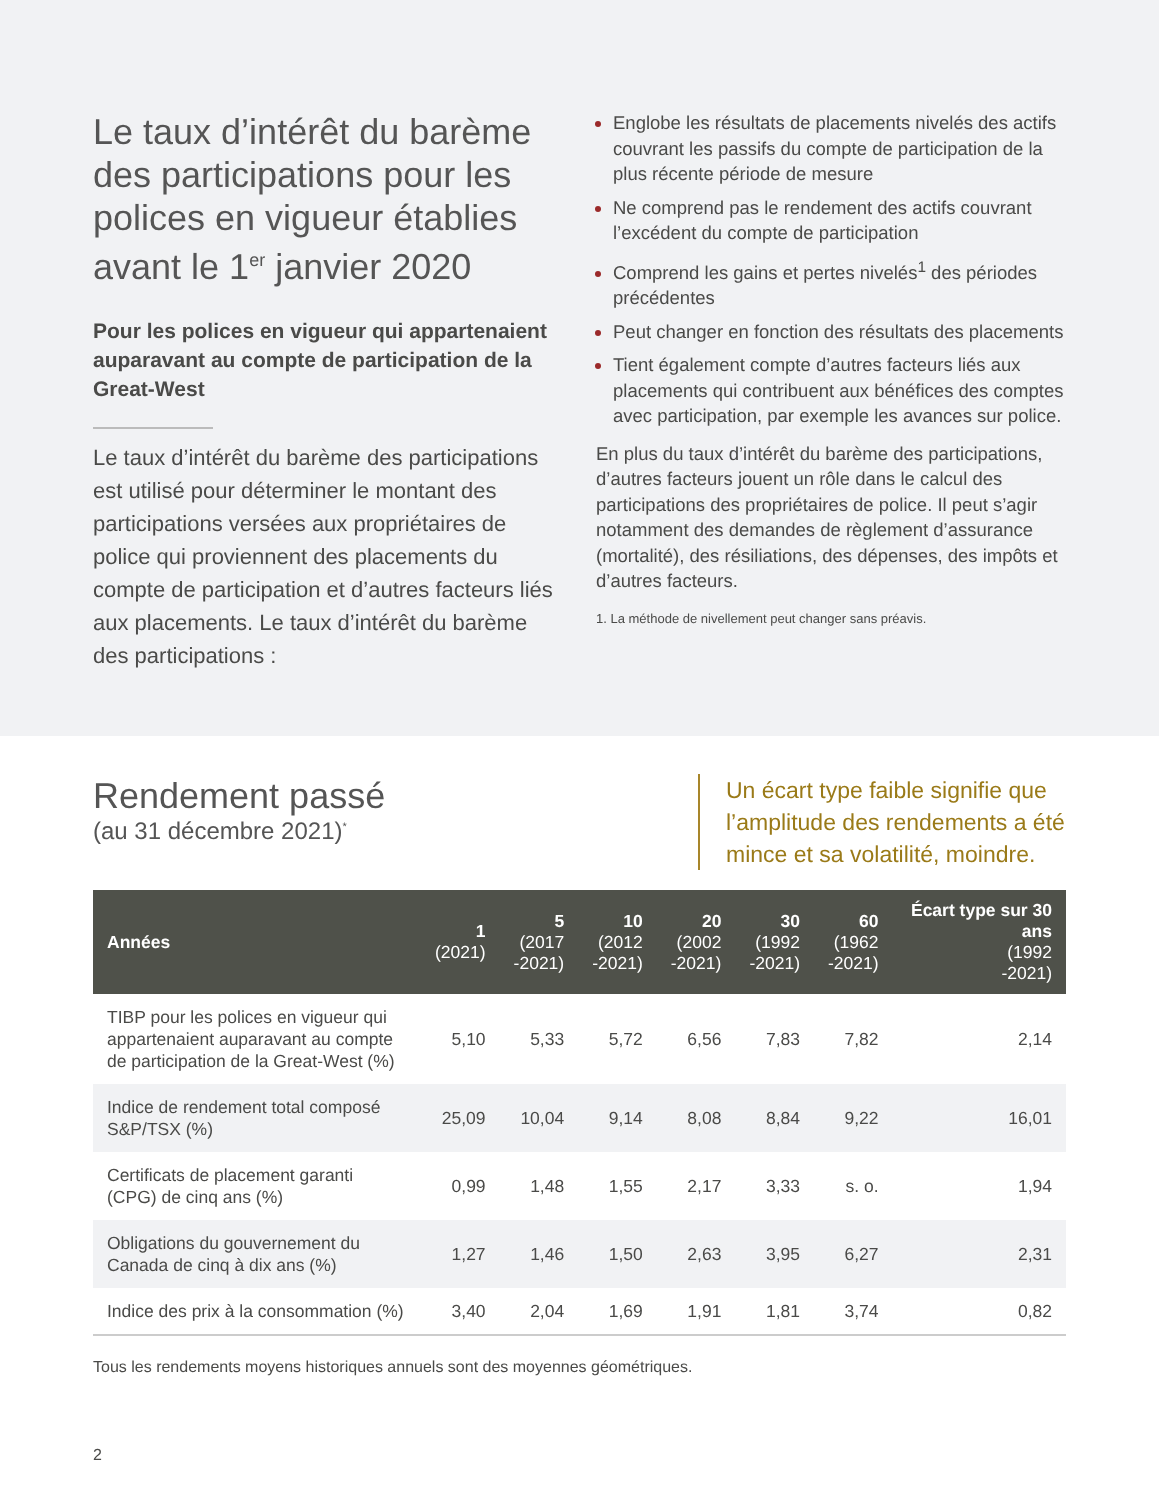Le taux d’intérêt du barème des participations pour les polices en vigueur établies avant le 1<sup>er</sup> janvier 2020
Pour les polices en vigueur qui appartenaient auparavant au compte de participation de la Great-West
Le taux d’intérêt du barème des participations est utilisé pour déterminer le montant des participations versées aux propriétaires de police qui proviennent des placements du compte de participation et d’autres facteurs liés aux placements. Le taux d’intérêt du barème des participations :
Englobe les résultats de placements nivelés des actifs couvrant les passifs du compte de participation de la plus récente période de mesure
Ne comprend pas le rendement des actifs couvrant l’excédent du compte de participation
Comprend les gains et pertes nivelés<sup>1</sup> des périodes précédentes
Peut changer en fonction des résultats des placements
Tient également compte d’autres facteurs liés aux placements qui contribuent aux bénéfices des comptes avec participation, par exemple les avances sur police.
En plus du taux d’intérêt du barème des participations, d’autres facteurs jouent un rôle dans le calcul des participations des propriétaires de police. Il peut s’agir notamment des demandes de règlement d’assurance (mortalité), des résiliations, des dépenses, des impôts et d’autres facteurs.
1. La méthode de nivellement peut changer sans préavis.
Rendement passé
(au 31 décembre 2021)<sup>*</sup>
Un écart type faible signifie que l’amplitude des rendements a été mince et sa volatilité, moindre.
| Années | 1 (2021) | 5 (2017 -2021) | 10 (2012 -2021) | 20 (2002 -2021) | 30 (1992 -2021) | 60 (1962 -2021) | Écart type sur 30 ans (1992 -2021) |
| --- | --- | --- | --- | --- | --- | --- | --- |
| TIBP pour les polices en vigueur qui appartenaient auparavant au compte de participation de la Great-West (%) | 5,10 | 5,33 | 5,72 | 6,56 | 7,83 | 7,82 | 2,14 |
| Indice de rendement total composé S&P/TSX (%) | 25,09 | 10,04 | 9,14 | 8,08 | 8,84 | 9,22 | 16,01 |
| Certificats de placement garanti (CPG) de cinq ans (%) | 0,99 | 1,48 | 1,55 | 2,17 | 3,33 | s. o. | 1,94 |
| Obligations du gouvernement du Canada de cinq à dix ans (%) | 1,27 | 1,46 | 1,50 | 2,63 | 3,95 | 6,27 | 2,31 |
| Indice des prix à la consommation (%) | 3,40 | 2,04 | 1,69 | 1,91 | 1,81 | 3,74 | 0,82 |
Tous les rendements moyens historiques annuels sont des moyennes géométriques.
2